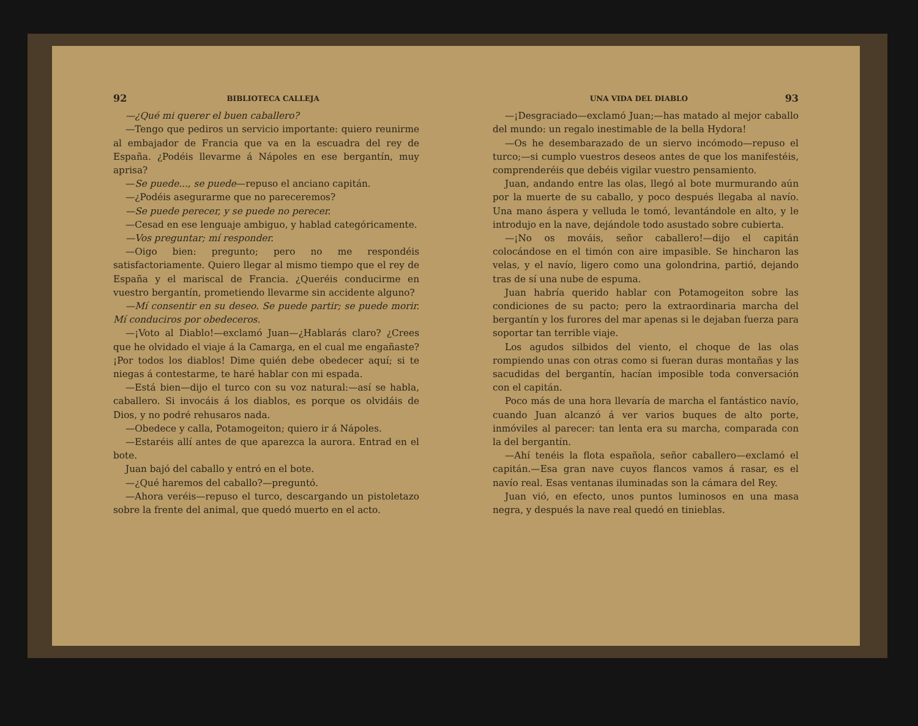92 BIBLIOTECA CALLEJA
—¿Qué mi querer el buen caballero?
—Tengo que pediros un servicio importante: quiero reunirme al embajador de Francia que va en la escuadra del rey de España. ¿Podéis llevarme á Nápoles en ese bergantín, muy aprisa?
—Se puede..., se puede—repuso el anciano capitán.
—¿Podéis asegurarme que no pareceremos?
—Se puede perecer, y se puede no perecer.
—Cesad en ese lenguaje ambiguo, y hablad categóricamente.
—Vos preguntar; mí responder.
—Oigo bien: pregunto; pero no me respondéis satisfactoriamente. Quiero llegar al mismo tiempo que el rey de España y el mariscal de Francia. ¿Queréis conducirme en vuestro bergantín, prometiendo llevarme sin accidente alguno?
—Mí consentir en su deseo. Se puede partir; se puede morir. Mí conduciros por obedeceros.
—¡Voto al Diablo!—exclamó Juan—¿Hablarás claro? ¿Crees que he olvidado el viaje á la Camarga, en el cual me engañaste? ¡Por todos los diablos! Dime quién debe obedecer aquí; si te niegas á contestarme, te haré hablar con mi espada.
—Está bien—dijo el turco con su voz natural:—así se habla, caballero. Si invocáis á los diablos, es porque os olvidáis de Dios, y no podré rehusaros nada.
—Obedece y calla, Potamogeiton; quiero ir á Nápoles.
—Estaréis allí antes de que aparezca la aurora. Entrad en el bote.
Juan bajó del caballo y entró en el bote.
—¿Qué haremos del caballo?—preguntó.
—Ahora veréis—repuso el turco, descargando un pistoletazo sobre la frente del animal, que quedó muerto en el acto.
UNA VIDA DEL DIABLO 93
—¡Desgraciado—exclamó Juan;—has matado al mejor caballo del mundo: un regalo inestimable de la bella Hydora!
—Os he desembarazado de un siervo incómodo—repuso el turco;—si cumplo vuestros deseos antes de que los manifestéis, comprenderéis que debéis vigilar vuestro pensamiento.
Juan, andando entre las olas, llegó al bote murmurando aún por la muerte de su caballo, y poco después llegaba al navío. Una mano áspera y velluda le tomó, levantándole en alto, y le introdujo en la nave, dejándole todo asustado sobre cubierta.
—¡No os mováis, señor caballero!—dijo el capitán colocándose en el timón con aire impasible. Se hincharon las velas, y el navío, ligero como una golondrina, partió, dejando tras de sí una nube de espuma.
Juan habría querido hablar con Potamogeiton sobre las condiciones de su pacto; pero la extraordinaria marcha del bergantín y los furores del mar apenas si le dejaban fuerza para soportar tan terrible viaje.
Los agudos silbidos del viento, el choque de las olas rompiendo unas con otras como si fueran duras montañas y las sacudidas del bergantín, hacían imposible toda conversación con el capitán.
Poco más de una hora llevaría de marcha el fantástico navío, cuando Juan alcanzó á ver varios buques de alto porte, inmóviles al parecer: tan lenta era su marcha, comparada con la del bergantín.
—Ahí tenéis la flota española, señor caballero—exclamó el capitán.—Esa gran nave cuyos flancos vamos á rasar, es el navío real. Esas ventanas iluminadas son la cámara del Rey.
Juan vió, en efecto, unos puntos luminosos en una masa negra, y después la nave real quedó en tinieblas.